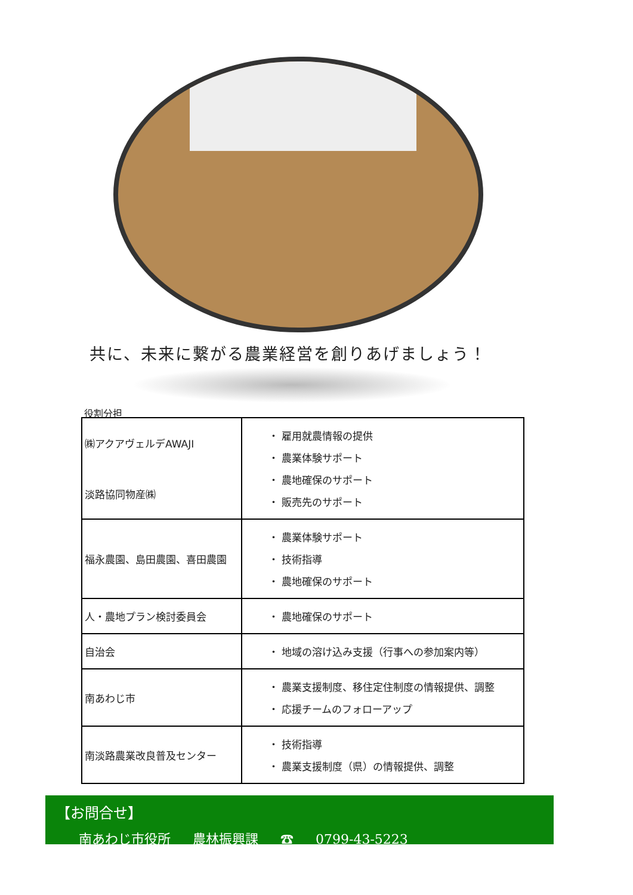共に、未来に繋がる農業経営を創りあげましょう！
役割分担
| ㈱アクアヴェルデAWAJI 淡路協同物産㈱ | ・ 雇用就農情報の提供 ・ 農業体験サポート ・ 農地確保のサポート ・ 販売先のサポート |
| 福永農園、島田農園、喜田農園 | ・ 農業体験サポート ・ 技術指導 ・ 農地確保のサポート |
| 人・農地プラン検討委員会 | ・ 農地確保のサポート |
| 自治会 | ・ 地域の溶け込み支援（行事への参加案内等） |
| 南あわじ市 | ・ 農業支援制度、移住定住制度の情報提供、調整 ・ 応援チームのフォローアップ |
| 南淡路農業改良普及センター | ・ 技術指導 ・ 農業支援制度（県）の情報提供、調整 |
【お問合せ】
南あわじ市役所 農林振興課 ☎ 0799-43-5223